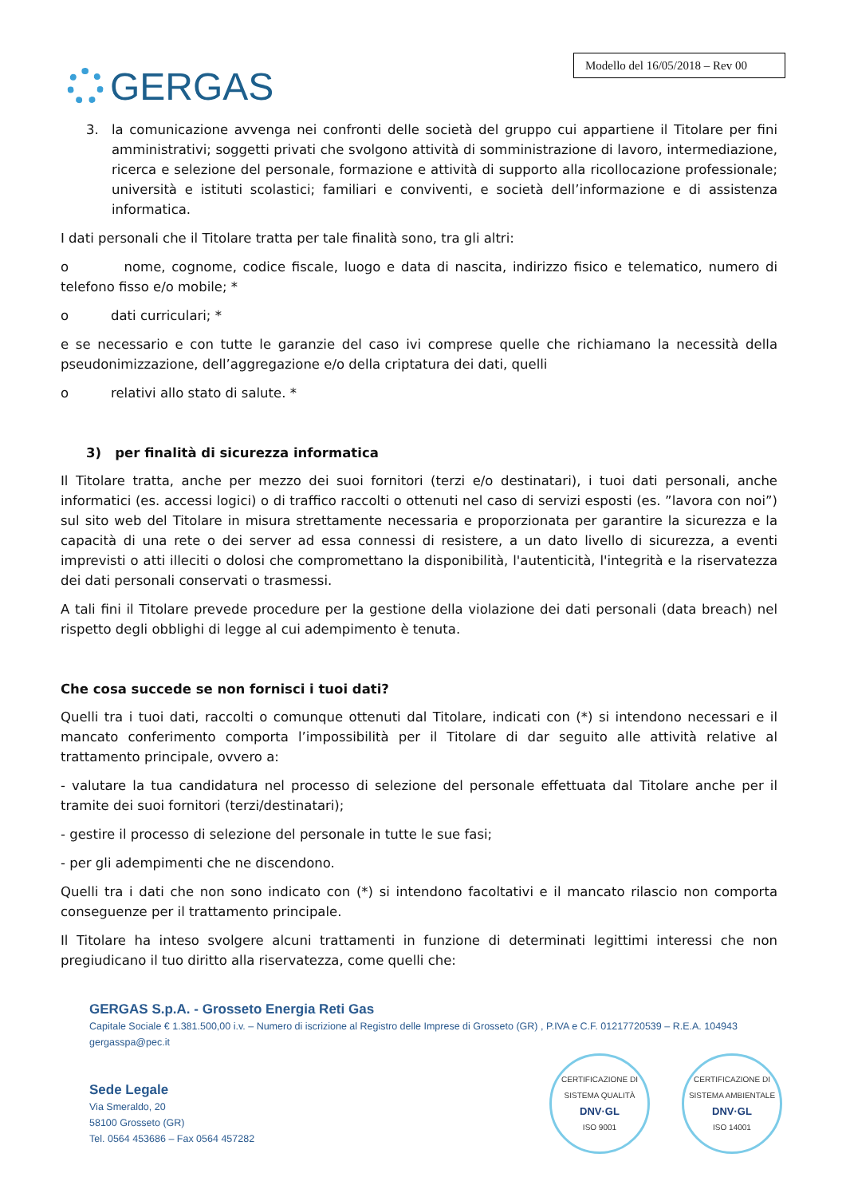GERGAS
Modello del 16/05/2018 – Rev 00
3. la comunicazione avvenga nei confronti delle società del gruppo cui appartiene il Titolare per fini amministrativi; soggetti privati che svolgono attività di somministrazione di lavoro, intermediazione, ricerca e selezione del personale, formazione e attività di supporto alla ricollocazione professionale; università e istituti scolastici; familiari e conviventi, e società dell’informazione e di assistenza informatica.
I dati personali che il Titolare tratta per tale finalità sono, tra gli altri:
o nome, cognome, codice fiscale, luogo e data di nascita, indirizzo fisico e telematico, numero di telefono fisso e/o mobile; *
o dati curriculari; *
e se necessario e con tutte le garanzie del caso ivi comprese quelle che richiamano la necessità della pseudonimizzazione, dell’aggregazione e/o della criptatura dei dati, quelli
o relativi allo stato di salute. *
3) per finalità di sicurezza informatica
Il Titolare tratta, anche per mezzo dei suoi fornitori (terzi e/o destinatari), i tuoi dati personali, anche informatici (es. accessi logici) o di traffico raccolti o ottenuti nel caso di servizi esposti (es. ”lavora con noi”) sul sito web del Titolare in misura strettamente necessaria e proporzionata per garantire la sicurezza e la capacità di una rete o dei server ad essa connessi di resistere, a un dato livello di sicurezza, a eventi imprevisti o atti illeciti o dolosi che compromettano la disponibilità, l'autenticità, l'integrità e la riservatezza dei dati personali conservati o trasmessi.
A tali fini il Titolare prevede procedure per la gestione della violazione dei dati personali (data breach) nel rispetto degli obblighi di legge al cui adempimento è tenuta.
Che cosa succede se non fornisci i tuoi dati?
Quelli tra i tuoi dati, raccolti o comunque ottenuti dal Titolare, indicati con (*) si intendono necessari e il mancato conferimento comporta l’impossibilità per il Titolare di dar seguito alle attività relative al trattamento principale, ovvero a:
- valutare la tua candidatura nel processo di selezione del personale effettuata dal Titolare anche per il tramite dei suoi fornitori (terzi/destinatari);
- gestire il processo di selezione del personale in tutte le sue fasi;
- per gli adempimenti che ne discendono.
Quelli tra i dati che non sono indicato con (*) si intendono facoltativi e il mancato rilascio non comporta conseguenze per il trattamento principale.
Il Titolare ha inteso svolgere alcuni trattamenti in funzione di determinati legittimi interessi che non pregiudicano il tuo diritto alla riservatezza, come quelli che:
GERGAS S.p.A. - Grosseto Energia Reti Gas
Capitale Sociale € 1.381.500,00 i.v. – Numero di iscrizione al Registro delle Imprese di Grosseto (GR) , P.IVA e C.F. 01217720539 – R.E.A. 104943
gergasspa@pec.it
Sede Legale
Via Smeraldo, 20
58100 Grosseto (GR)
Tel. 0564 453686 – Fax 0564 457282
CERTIFICAZIONE DI SISTEMA QUALITÀ
DNV·GL
ISO 9001
CERTIFICAZIONE DI SISTEMA AMBIENTALE
DNV·GL
ISO 14001